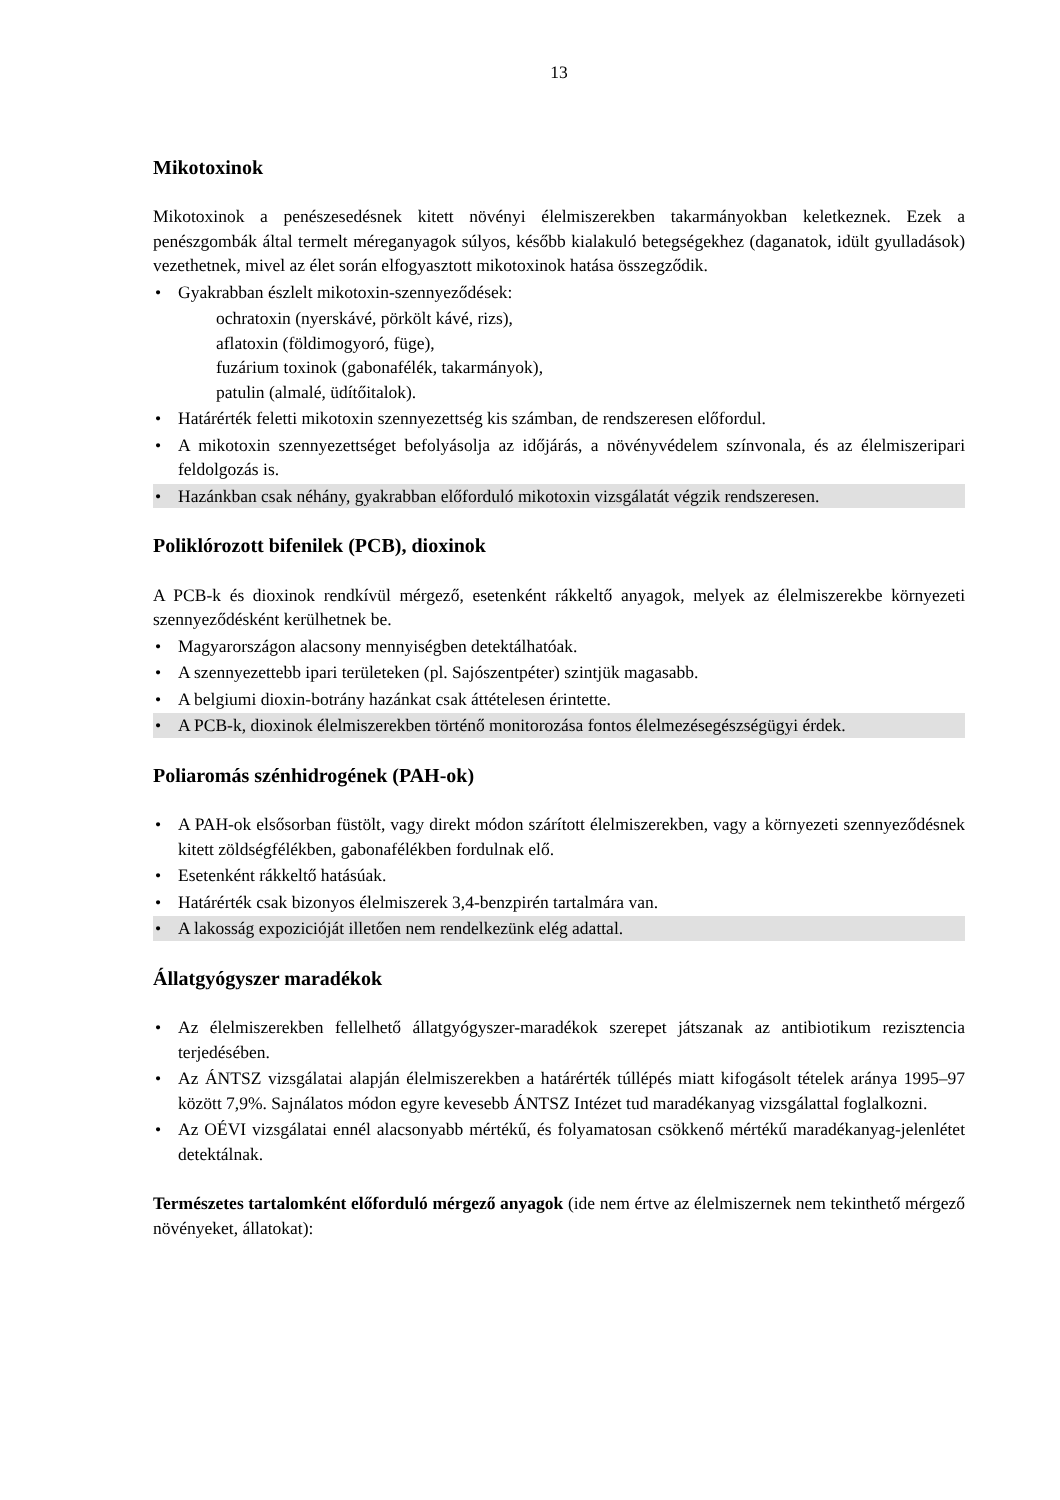13
Mikotoxinok
Mikotoxinok a penészesedésnek kitett növényi élelmiszerekben takarmányokban keletkeznek. Ezek a penészgombák által termelt méreganyagok súlyos, később kialakuló betegségekhez (daganatok, idült gyulladások) vezethetnek, mivel az élet során elfogyasztott mikotoxinok hatása összegződik.
• Gyakrabban észlelt mikotoxin-szennyeződések:
ochratoxin (nyerskávé, pörkölt kávé, rizs),
aflatoxin (földimogyoró, füge),
fuzárium toxinok (gabonafélék, takarmányok),
patulin (almalé, üdítőitalok).
• Határérték feletti mikotoxin szennyezettség kis számban, de rendszeresen előfordul.
• A mikotoxin szennyezettséget befolyásolja az időjárás, a növényvédelem színvonala, és az élelmiszeripari feldolgozás is.
• Hazánkban csak néhány, gyakrabban előforduló mikotoxin vizsgálatát végzik rendszeresen.
Poliklórozott bifenilek (PCB), dioxinok
A PCB-k és dioxinok rendkívül mérgező, esetenként rákkeltő anyagok, melyek az élelmiszerekbe környezeti szennyeződésként kerülhetnek be.
• Magyarországon alacsony mennyiségben detektálhatóak.
• A szennyezettebb ipari területeken (pl. Sajószentpéter) szintjük magasabb.
• A belgiumi dioxin-botrány hazánkat csak áttételesen érintette.
• A PCB-k, dioxinok élelmiszerekben történő monitorozása fontos élelmezésegészségügyi érdek.
Poliaromás szénhidrogének (PAH-ok)
• A PAH-ok elsősorban füstölt, vagy direkt módon szárított élelmiszerekben, vagy a környezeti szennyeződésnek kitett zöldségfélékben, gabonafélékben fordulnak elő.
• Esetenként rákkeltő hatásúak.
• Határérték csak bizonyos élelmiszerek 3,4-benzpirén tartalmára van.
• A lakosság expozicióját illetően nem rendelkezünk elég adattal.
Állatgyógyszer maradékok
• Az élelmiszerekben fellelhető állatgyógyszer-maradékok szerepet játszanak az antibiotikum rezisztencia terjedésében.
• Az ÁNTSZ vizsgálatai alapján élelmiszerekben a határérték túllépés miatt kifogásolt tételek aránya 1995–97 között 7,9%. Sajnálatos módon egyre kevesebb ÁNTSZ Intézet tud maradékanyag vizsgálattal foglalkozni.
• Az OÉVI vizsgálatai ennél alacsonyabb mértékű, és folyamatosan csökkenő mértékű maradékanyag-jelenlétet detektálnak.
Természetes tartalomként előforduló mérgező anyagok (ide nem értve az élelmiszernek nem tekinthető mérgező növényeket, állatokat):